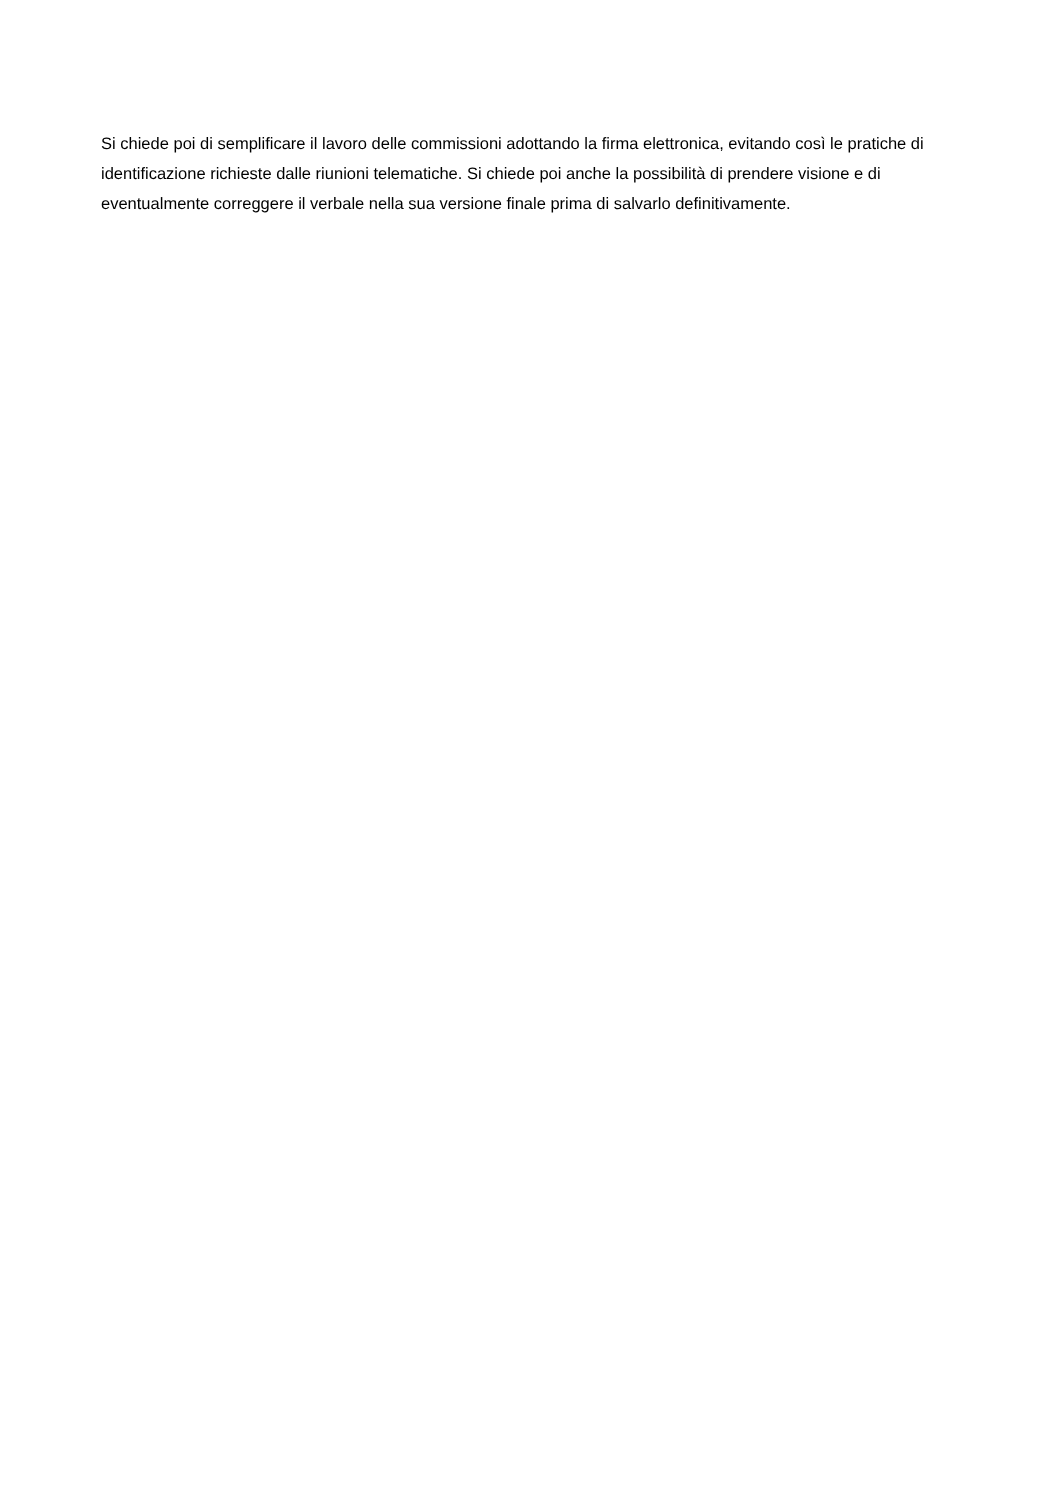Si chiede poi di semplificare il lavoro delle commissioni adottando la firma elettronica, evitando così le pratiche di identificazione richieste dalle riunioni telematiche. Si chiede poi anche la possibilità di prendere visione e di eventualmente correggere il verbale nella sua versione finale prima di salvarlo definitivamente.